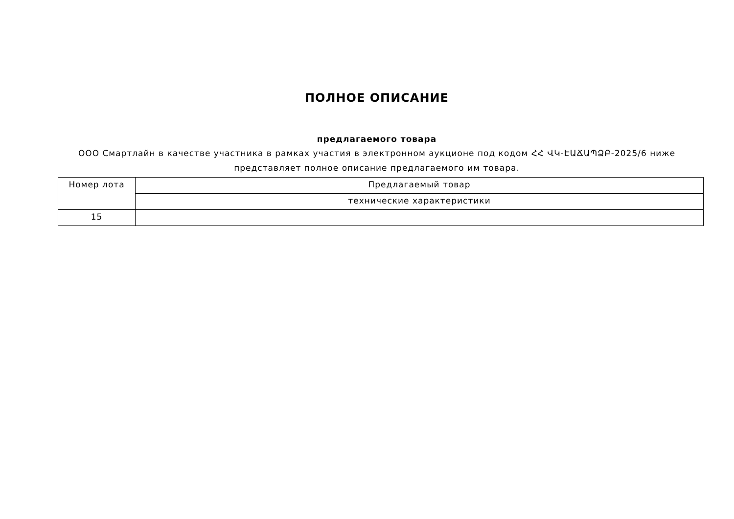ПОЛНОЕ ОПИСАНИЕ
предлагаемого товара
ООО Смартлайн в качестве участника в рамках участия в электронном аукционе под кодом ՀՀ ՎԿ-ԷԱՃԱՊՁԲ-2025/6 ниже
представляет полное описание предлагаемого им товара.
| Номер лота | Предлагаемый товар |
| | технические характеристики |
| 15 | |